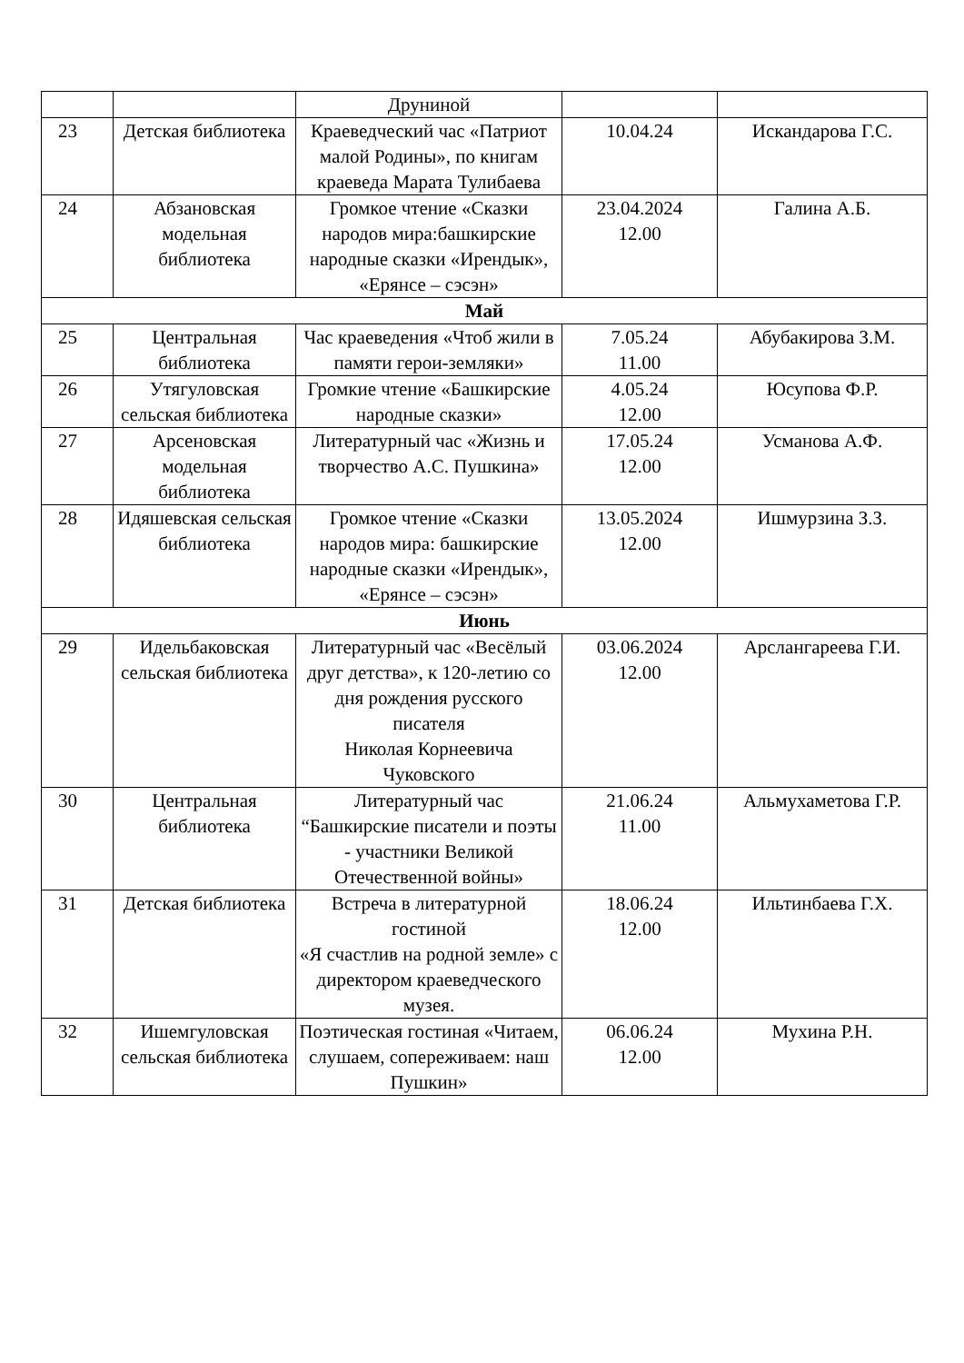| | | Друниной | | |
| 23 | Детская библиотека | Краеведческий час «Патриот малой Родины», по книгам краеведа Марата Тулибаева | 10.04.24 | Искандарова Г.С. |
| 24 | Абзановская модельная библиотека | Громкое чтение «Сказки народов мира:башкирские народные сказки «Ирендык», «Ерянсе – сэсэн» | 23.04.2024 12.00 | Галина А.Б. |
| Май | | | | |
| 25 | Центральная библиотека | Час краеведения «Чтоб жили в памяти герои-земляки» | 7.05.24 11.00 | Абубакирова З.М. |
| 26 | Утягуловская сельская библиотека | Громкие чтение «Башкирские народные сказки» | 4.05.24 12.00 | Юсупова Ф.Р. |
| 27 | Арсеновская модельная библиотека | Литературный час «Жизнь и творчество А.С. Пушкина» | 17.05.24 12.00 | Усманова А.Ф. |
| 28 | Идяшевская сельская библиотека | Громкое чтение «Сказки народов мира: башкирские народные сказки «Ирендык», «Ерянсе – сэсэн» | 13.05.2024 12.00 | Ишмурзина З.З. |
| Июнь | | | | |
| 29 | Идельбаковская сельская библиотека | Литературный час «Весёлый друг детства», к 120-летию со дня рождения русского писателя Николая Корнеевича Чуковского | 03.06.2024 12.00 | Арслангареева Г.И. |
| 30 | Центральная библиотека | Литературный час “Башкирские писатели и поэты - участники Великой Отечественной войны» | 21.06.24 11.00 | Альмухаметова Г.Р. |
| 31 | Детская библиотека | Встреча в литературной гостиной «Я счастлив на родной земле» с директором краеведческого музея. | 18.06.24 12.00 | Ильтинбаева Г.Х. |
| 32 | Ишемгуловская сельская библиотека | Поэтическая гостиная «Читаем, слушаем, сопереживаем: наш Пушкин» | 06.06.24 12.00 | Мухина Р.Н. |